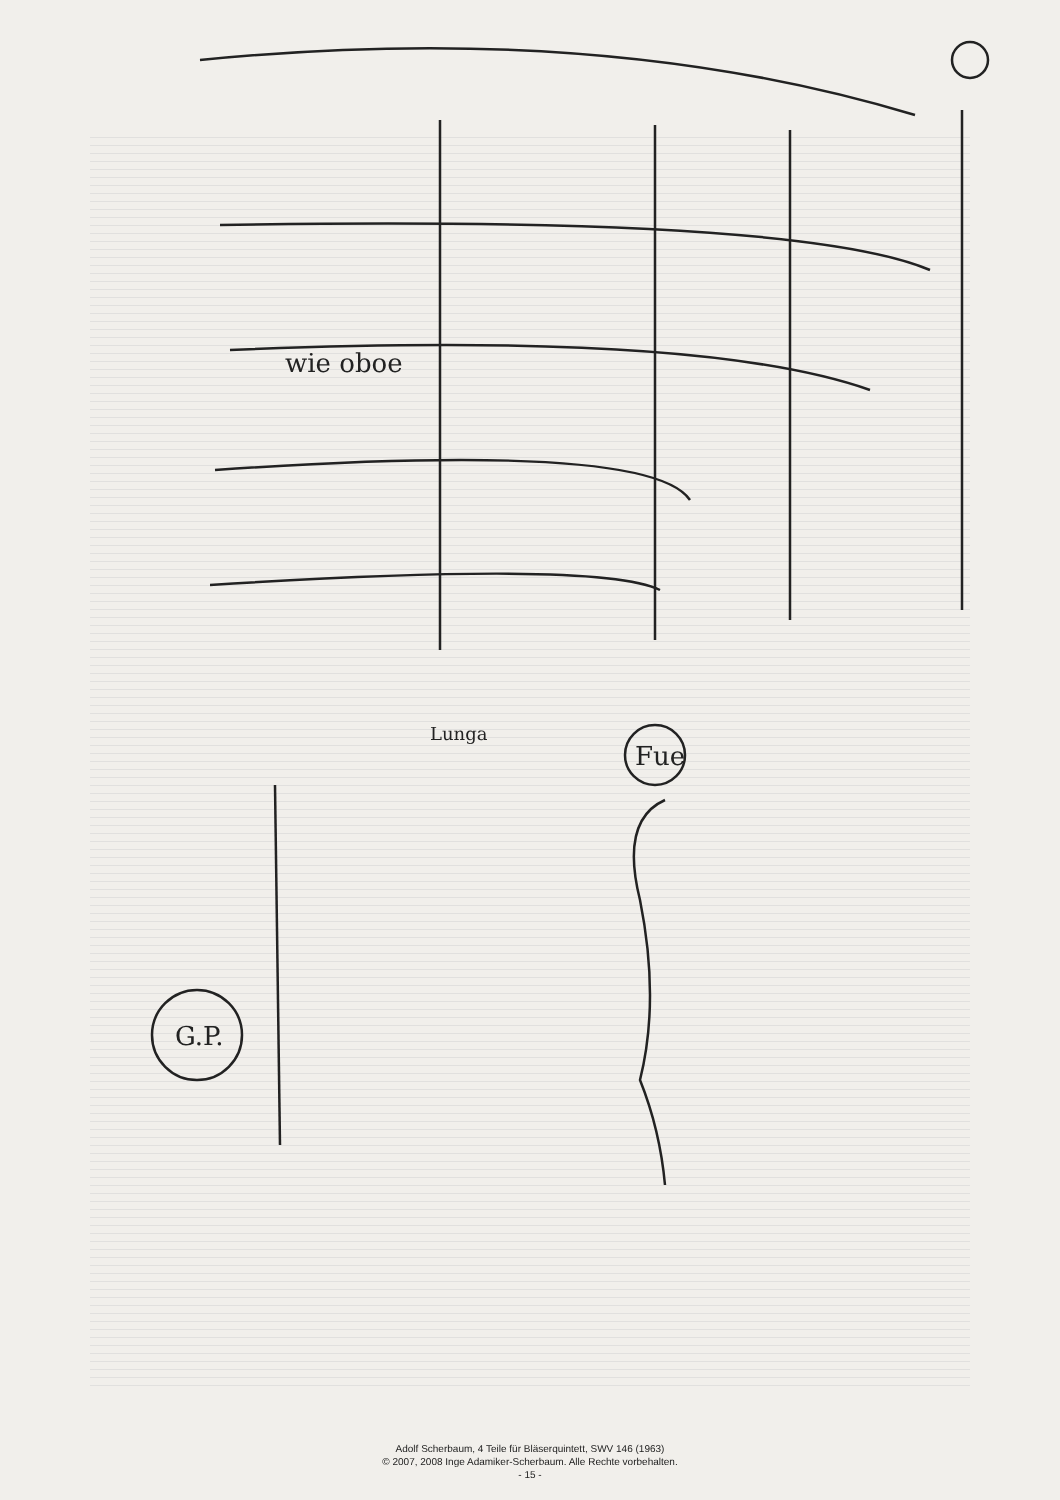wie oboe
Fue
G.P.
Lunga
Adolf Scherbaum, 4 Teile für Bläserquintett, SWV 146 (1963)
© 2007, 2008 Inge Adamiker-Scherbaum. Alle Rechte vorbehalten.
- 15 -